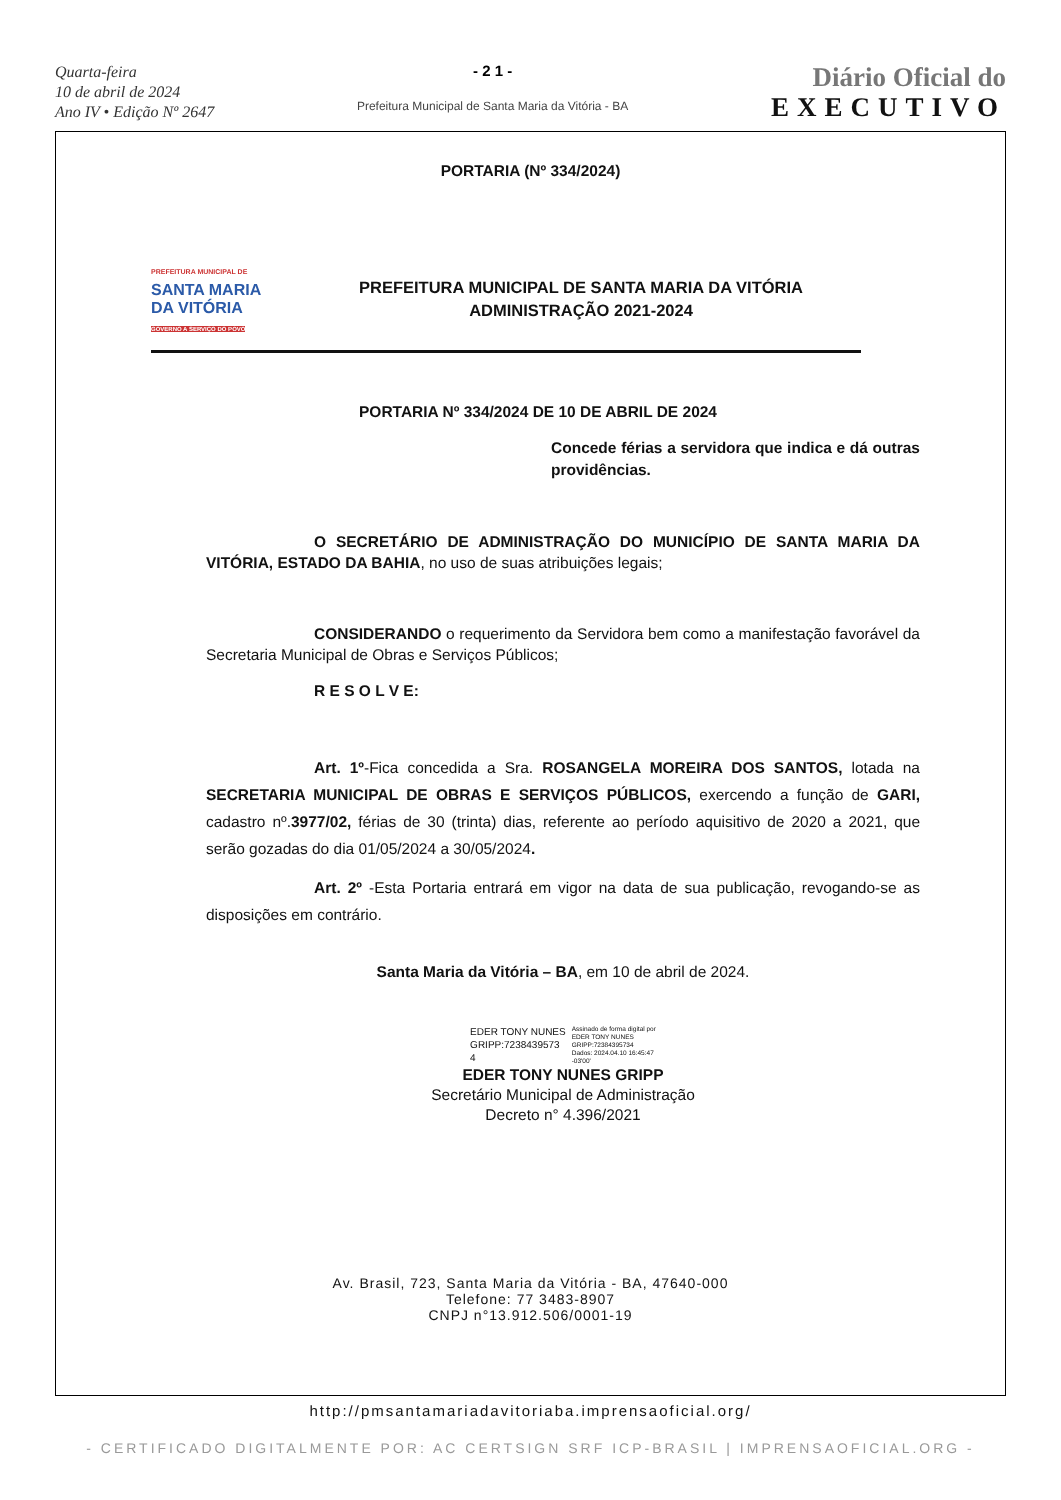Quarta-feira
10 de abril de 2024
Ano IV • Edição Nº 2647
- 2 1 -
Prefeitura Municipal de Santa Maria da Vitória - BA
Diário Oficial do
EXECUTIVO
PORTARIA (Nº 334/2024)
PREFEITURA MUNICIPAL DE
SANTA MARIA
DA VITÓRIA
GOVERNO A SERVIÇO DO POVO
PREFEITURA MUNICIPAL DE SANTA MARIA DA VITÓRIA
ADMINISTRAÇÃO 2021-2024
PORTARIA Nº 334/2024 DE 10 DE ABRIL DE 2024
Concede férias a servidora que indica e dá outras providências.
O SECRETÁRIO DE ADMINISTRAÇÃO DO MUNICÍPIO DE SANTA MARIA DA VITÓRIA, ESTADO DA BAHIA, no uso de suas atribuições legais;
CONSIDERANDO o requerimento da Servidora bem como a manifestação favorável da Secretaria Municipal de Obras e Serviços Públicos;
R E S O L V E:
Art. 1º-Fica concedida a Sra. ROSANGELA MOREIRA DOS SANTOS, lotada na SECRETARIA MUNICIPAL DE OBRAS E SERVIÇOS PÚBLICOS, exercendo a função de GARI, cadastro nº.3977/02, férias de 30 (trinta) dias, referente ao período aquisitivo de 2020 a 2021, que serão gozadas do dia 01/05/2024 a 30/05/2024.
Art. 2º -Esta Portaria entrará em vigor na data de sua publicação, revogando-se as disposições em contrário.
Santa Maria da Vitória – BA, em 10 de abril de 2024.
EDER TONY NUNES
GRIPP:7238439573
4
Assinado de forma digital por
EDER TONY NUNES
GRIPP:72384395734
Dados: 2024.04.10 16:45:47
-03'00'
EDER TONY NUNES GRIPP
Secretário Municipal de Administração
Decreto n° 4.396/2021
Av. Brasil, 723, Santa Maria da Vitória - BA, 47640-000
Telefone: 77 3483-8907
CNPJ n°13.912.506/0001-19
http://pmsantamariadavitoriaba.imprensaoficial.org/
- CERTIFICADO DIGITALMENTE POR: AC CERTSIGN SRF ICP-BRASIL | IMPRENSAOFICIAL.ORG -